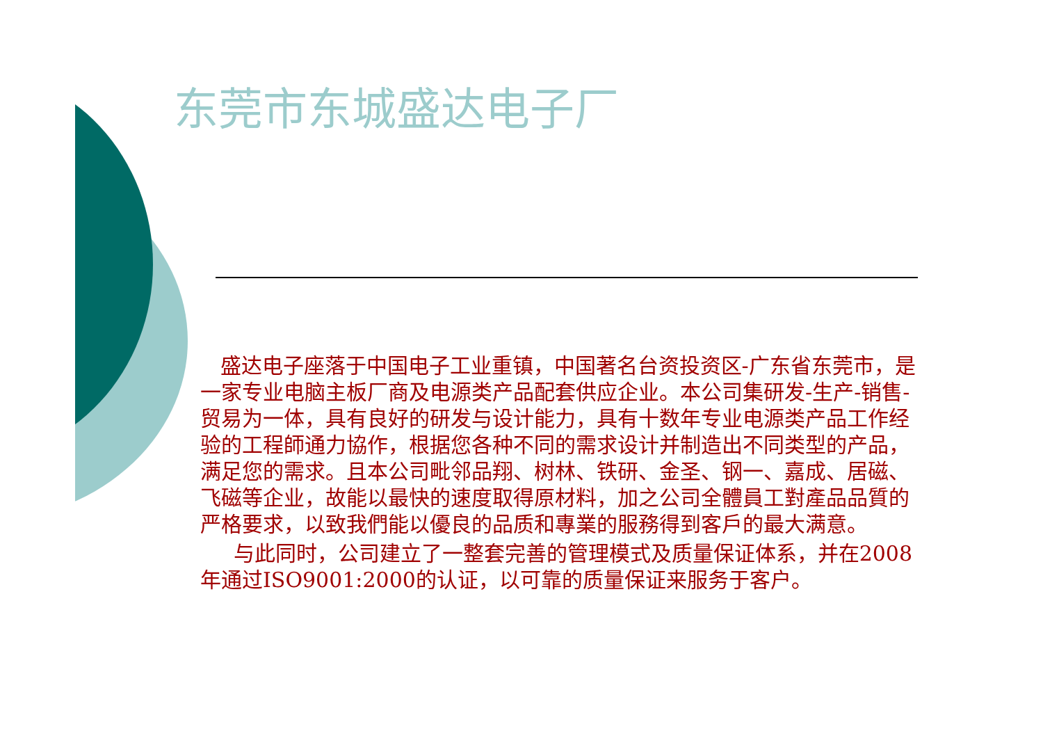东莞市东城盛达电子厂
盛达电子座落于中国电子工业重镇，中国著名台资投资区-广东省东莞市，是一家专业电脑主板厂商及电源类产品配套供应企业。本公司集研发-生产-销售-贸易为一体，具有良好的研发与设计能力，具有十数年专业电源类产品工作经验的工程師通力協作，根据您各种不同的需求设计并制造出不同类型的产品，满足您的需求。且本公司毗邻品翔、树林、铁研、金圣、钢一、嘉成、居磁、飞磁等企业，故能以最快的速度取得原材料，加之公司全體員工對產品品質的严格要求，以致我們能以優良的品质和專業的服務得到客戶的最大满意。
与此同时，公司建立了一整套完善的管理模式及质量保证体系，并在2008年通过ISO9001:2000的认证，以可靠的质量保证来服务于客户。